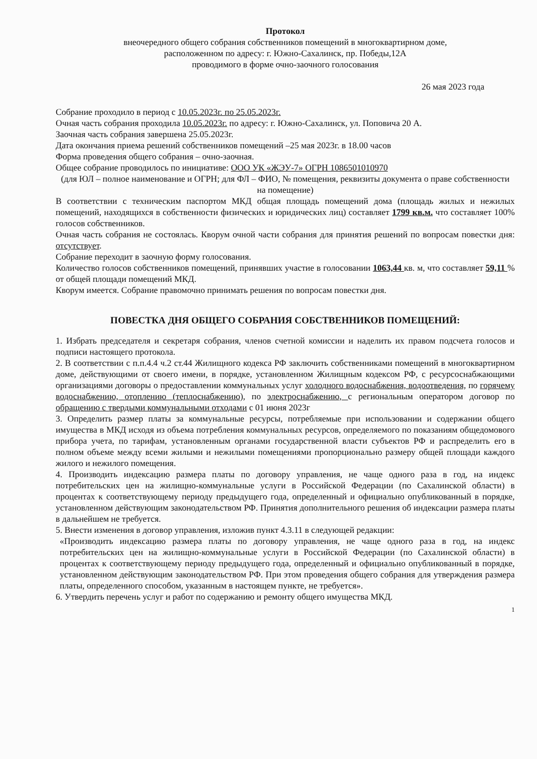Протокол
внеочередного общего собрания собственников помещений в многоквартирном доме,
расположенном по адресу: г. Южно-Сахалинск, пр. Победы,12А
проводимого в форме очно-заочного голосования
26 мая 2023 года
Собрание проходило в период с 10.05.2023г. по 25.05.2023г.
Очная часть собрания проходила 10.05.2023г. по адресу: г. Южно-Сахалинск, ул. Поповича 20 А.
Заочная часть собрания завершена 25.05.2023г.
Дата окончания приема решений собственников помещений –25 мая 2023г. в 18.00 часов
Форма проведения общего собрания – очно-заочная.
Общее собрание проводилось по инициативе: ООО УК «ЖЭУ-7» ОГРН 1086501010970
(для ЮЛ – полное наименование и ОГРН; для ФЛ – ФИО, № помещения, реквизиты документа о праве собственности на помещение)
В соответствии с техническим паспортом МКД общая площадь помещений дома (площадь жилых и нежилых помещений, находящихся в собственности физических и юридических лиц) составляет 1799 кв.м. что составляет 100% голосов собственников.
Очная часть собрания не состоялась. Кворум очной части собрания для принятия решений по вопросам повестки дня: отсутствует.
Собрание переходит в заочную форму голосования.
Количество голосов собственников помещений, принявших участие в голосовании 1063,44 кв. м, что составляет 59,11 % от общей площади помещений МКД.
Кворум имеется. Собрание правомочно принимать решения по вопросам повестки дня.
ПОВЕСТКА ДНЯ ОБЩЕГО СОБРАНИЯ СОБСТВЕННИКОВ ПОМЕЩЕНИЙ:
1. Избрать председателя и секретаря собрания, членов счетной комиссии и наделить их правом подсчета голосов и подписи настоящего протокола.
2. В соответствии с п.п.4.4 ч.2 ст.44 Жилищного кодекса РФ заключить собственниками помещений в многоквартирном доме, действующими от своего имени, в порядке, установленном Жилищным кодексом РФ, с ресурсоснабжающими организациями договоры о предоставлении коммунальных услуг холодного водоснабжения, водоотведения, по горячему водоснабжению, отоплению (теплоснабжению), по электроснабжению, с региональным оператором договор по обращению с твердыми коммунальными отходами с 01 июня 2023г
3. Определить размер платы за коммунальные ресурсы, потребляемые при использовании и содержании общего имущества в МКД исходя из объема потребления коммунальных ресурсов, определяемого по показаниям общедомового прибора учета, по тарифам, установленным органами государственной власти субъектов РФ и распределить его в полном объеме между всеми жилыми и нежилыми помещениями пропорционально размеру общей площади каждого жилого и нежилого помещения.
4. Производить индексацию размера платы по договору управления, не чаще одного раза в год, на индекс потребительских цен на жилищно-коммунальные услуги в Российской Федерации (по Сахалинской области) в процентах к соответствующему периоду предыдущего года, определенный и официально опубликованный в порядке, установленном действующим законодательством РФ. Принятия дополнительного решения об индексации размера платы в дальнейшем не требуется.
5. Внести изменения в договор управления, изложив пункт 4.3.11 в следующей редакции:
«Производить индексацию размера платы по договору управления, не чаще одного раза в год, на индекс потребительских цен на жилищно-коммунальные услуги в Российской Федерации (по Сахалинской области) в процентах к соответствующему периоду предыдущего года, определенный и официально опубликованный в порядке, установленном действующим законодательством РФ. При этом проведения общего собрания для утверждения размера платы, определенного способом, указанным в настоящем пункте, не требуется».
6. Утвердить перечень услуг и работ по содержанию и ремонту общего имущества МКД.
1